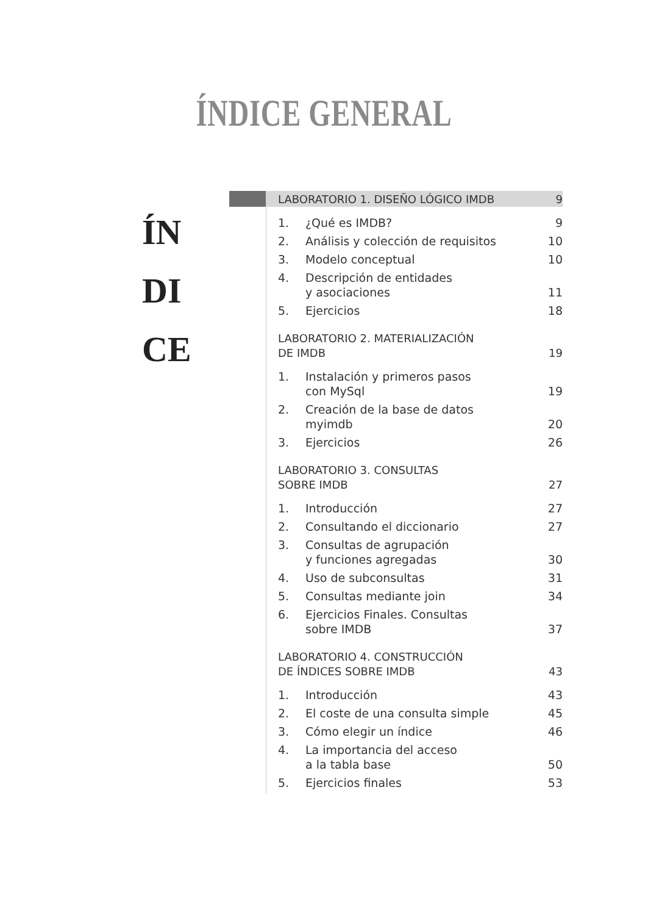ÍNDICE GENERAL
ÍN
DI
CE
LABORATORIO 1. DISEÑO LÓGICO IMDB 9
1. ¿Qué es IMDB? 9
2. Análisis y colección de requisitos 10
3. Modelo conceptual 10
4. Descripción de entidades
y asociaciones 11
5. Ejercicios 18
LABORATORIO 2. MATERIALIZACIÓN
DE IMDB 19
1. Instalación y primeros pasos
con MySql 19
2. Creación de la base de datos
myimdb 20
3. Ejercicios 26
LABORATORIO 3. CONSULTAS
SOBRE IMDB 27
1. Introducción 27
2. Consultando el diccionario 27
3. Consultas de agrupación
y funciones agregadas 30
4. Uso de subconsultas 31
5. Consultas mediante join 34
6. Ejercicios Finales. Consultas
sobre IMDB 37
LABORATORIO 4. CONSTRUCCIÓN
DE ÍNDICES SOBRE IMDB 43
1. Introducción 43
2. El coste de una consulta simple 45
3. Cómo elegir un índice 46
4. La importancia del acceso
a la tabla base 50
5. Ejercicios finales 53